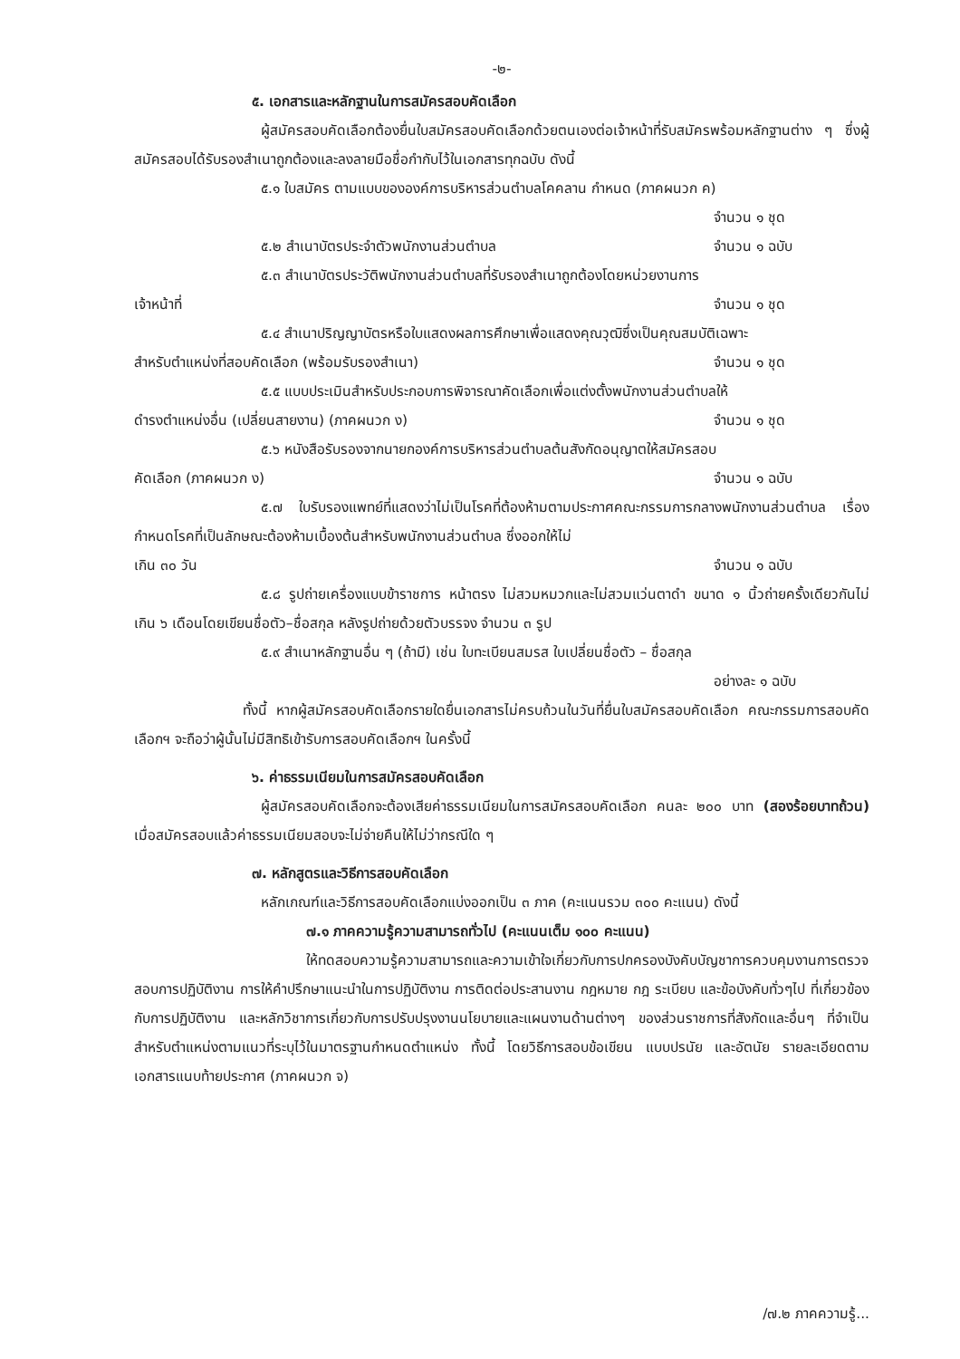-๒-
๕. เอกสารและหลักฐานในการสมัครสอบคัดเลือก
ผู้สมัครสอบคัดเลือกต้องยื่นใบสมัครสอบคัดเลือกด้วยตนเองต่อเจ้าหน้าที่รับสมัครพร้อมหลักฐานต่าง ๆ ซึ่งผู้สมัครสอบได้รับรองสำเนาถูกต้องและลงลายมือชื่อกำกับไว้ในเอกสารทุกฉบับ ดังนี้
๕.๑ ใบสมัคร ตามแบบขององค์การบริหารส่วนตำบลโคคลาน กำหนด (ภาคผนวก ค)
จำนวน ๑ ชุด
๕.๒ สำเนาบัตรประจำตัวพนักงานส่วนตำบล จำนวน ๑ ฉบับ
๕.๓ สำเนาบัตรประวัติพนักงานส่วนตำบลที่รับรองสำเนาถูกต้องโดยหน่วยงานการ
เจ้าหน้าที่ จำนวน ๑ ชุด
๕.๔ สำเนาปริญญาบัตรหรือใบแสดงผลการศึกษาเพื่อแสดงคุณวุฒิซึ่งเป็นคุณสมบัติเฉพาะ
สำหรับตำแหน่งที่สอบคัดเลือก (พร้อมรับรองสำเนา) จำนวน ๑ ชุด
๕.๕ แบบประเมินสำหรับประกอบการพิจารณาคัดเลือกเพื่อแต่งตั้งพนักงานส่วนตำบลให้
ดำรงตำแหน่งอื่น (เปลี่ยนสายงาน) (ภาคผนวก ง) จำนวน ๑ ชุด
๕.๖ หนังสือรับรองจากนายกองค์การบริหารส่วนตำบลต้นสังกัดอนุญาตให้สมัครสอบ
คัดเลือก (ภาคผนวก ง) จำนวน ๑ ฉบับ
๕.๗ ใบรับรองแพทย์ที่แสดงว่าไม่เป็นโรคที่ต้องห้ามตามประกาศคณะกรรมการกลางพนักงานส่วนตำบล เรื่อง กำหนดโรคที่เป็นลักษณะต้องห้ามเบื้องต้นสำหรับพนักงานส่วนตำบล ซึ่งออกให้ไม่
เกิน ๓๐ วัน จำนวน ๑ ฉบับ
๕.๘ รูปถ่ายเครื่องแบบข้าราชการ หน้าตรง ไม่สวมหมวกและไม่สวมแว่นตาดำ ขนาด ๑ นิ้วถ่ายครั้งเดียวกันไม่เกิน ๖ เดือนโดยเขียนชื่อตัว–ชื่อสกุล หลังรูปถ่ายด้วยตัวบรรจง จำนวน ๓ รูป
๕.๙ สำเนาหลักฐานอื่น ๆ (ถ้ามี) เช่น ใบทะเบียนสมรส ใบเปลี่ยนชื่อตัว – ชื่อสกุล
อย่างละ ๑ ฉบับ
ทั้งนี้ หากผู้สมัครสอบคัดเลือกรายใดยื่นเอกสารไม่ครบถ้วนในวันที่ยื่นใบสมัครสอบคัดเลือก คณะกรรมการสอบคัดเลือกฯ จะถือว่าผู้นั้นไม่มีสิทธิเข้ารับการสอบคัดเลือกฯ ในครั้งนี้
๖. ค่าธรรมเนียมในการสมัครสอบคัดเลือก
ผู้สมัครสอบคัดเลือกจะต้องเสียค่าธรรมเนียมในการสมัครสอบคัดเลือก คนละ ๒๐๐ บาท (สองร้อยบาทถ้วน) เมื่อสมัครสอบแล้วค่าธรรมเนียมสอบจะไม่จ่ายคืนให้ไม่ว่ากรณีใด ๆ
๗. หลักสูตรและวิธีการสอบคัดเลือก
หลักเกณฑ์และวิธีการสอบคัดเลือกแบ่งออกเป็น ๓ ภาค (คะแนนรวม ๓๐๐ คะแนน) ดังนี้
๗.๑ ภาคความรู้ความสามารถทั่วไป (คะแนนเต็ม ๑๐๐ คะแนน)
ให้ทดสอบความรู้ความสามารถและความเข้าใจเกี่ยวกับการปกครองบังคับบัญชาการควบคุมงานการตรวจสอบการปฏิบัติงาน การให้คำปรึกษาแนะนำในการปฏิบัติงาน การติดต่อประสานงาน กฎหมาย กฎ ระเบียบ และข้อบังคับทั่วๆไป ที่เกี่ยวข้องกับการปฏิบัติงาน และหลักวิชาการเกี่ยวกับการปรับปรุงงานนโยบายและแผนงานด้านต่างๆ ของส่วนราชการที่สังกัดและอื่นๆ ที่จำเป็นสำหรับตำแหน่งตามแนวที่ระบุไว้ในมาตรฐานกำหนดตำแหน่ง ทั้งนี้ โดยวิธีการสอบข้อเขียน แบบปรนัย และอัตนัย รายละเอียดตามเอกสารแนบท้ายประกาศ (ภาคผนวก จ)
/๗.๒ ภาคความรู้...